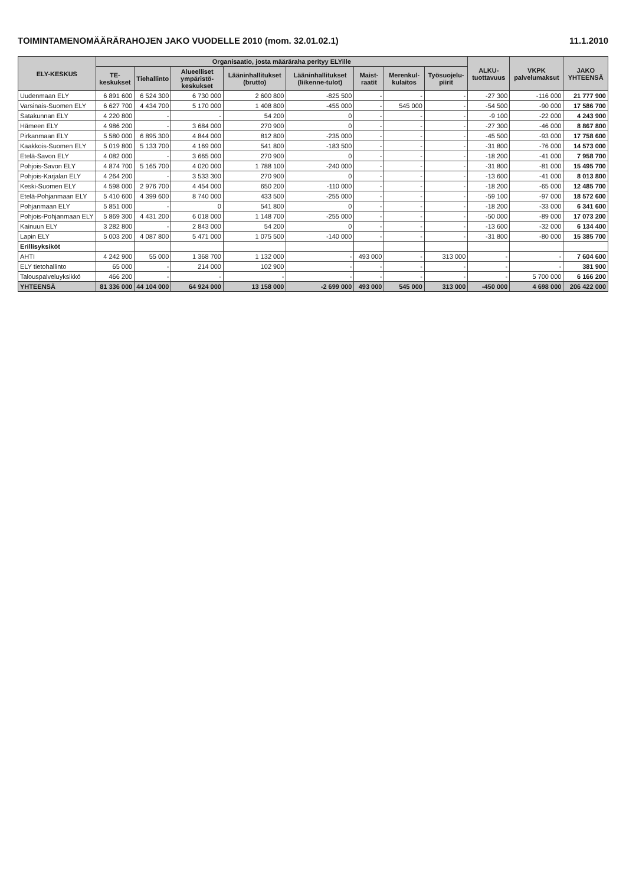TOIMINTAMENOMÄÄRÄRAHOJEN JAKO VUODELLE 2010 (mom. 32.01.02.1) 11.1.2010
| ELY-KESKUS | Organisaatio, josta määräraha perityy ELYille | | | | | | | | ALKU-tuottavuus | VKPK palvelumaksut | JAKO YHTEENSÄ |
| --- | --- | --- | --- | --- | --- | --- | --- | --- | --- | --- | --- |
| | TE-keskukset | Tiehallinto | Alueelliset ympäristö-keskukset | Lääninhallitukset (brutto) | Lääninhallitukset (liikenne-tulot) | Maist-raatit | Merenkul-kulaitos | Työsuojelu-piirit | | | |
| Uudenmaan ELY | 6 891 600 | 6 524 300 | 6 730 000 | 2 600 800 | -825 500 | - | - | - | -27 300 | -116 000 | 21 777 900 |
| Varsinais-Suomen ELY | 6 627 700 | 4 434 700 | 5 170 000 | 1 408 800 | -455 000 | - | 545 000 | - | -54 500 | -90 000 | 17 586 700 |
| Satakunnan ELY | 4 220 800 | - | - | 54 200 | 0 | - | - | - | -9 100 | -22 000 | 4 243 900 |
| Hämeen ELY | 4 986 200 | - | 3 684 000 | 270 900 | 0 | - | - | - | -27 300 | -46 000 | 8 867 800 |
| Pirkanmaan ELY | 5 580 000 | 6 895 300 | 4 844 000 | 812 800 | -235 000 | - | - | - | -45 500 | -93 000 | 17 758 600 |
| Kaakkois-Suomen ELY | 5 019 800 | 5 133 700 | 4 169 000 | 541 800 | -183 500 | - | - | - | -31 800 | -76 000 | 14 573 000 |
| Etelä-Savon ELY | 4 082 000 | - | 3 665 000 | 270 900 | 0 | - | - | - | -18 200 | -41 000 | 7 958 700 |
| Pohjois-Savon ELY | 4 874 700 | 5 165 700 | 4 020 000 | 1 788 100 | -240 000 | - | - | - | -31 800 | -81 000 | 15 495 700 |
| Pohjois-Karjalan ELY | 4 264 200 | - | 3 533 300 | 270 900 | 0 | - | - | - | -13 600 | -41 000 | 8 013 800 |
| Keski-Suomen ELY | 4 598 000 | 2 976 700 | 4 454 000 | 650 200 | -110 000 | - | - | - | -18 200 | -65 000 | 12 485 700 |
| Etelä-Pohjanmaan ELY | 5 410 600 | 4 399 600 | 8 740 000 | 433 500 | -255 000 | - | - | - | -59 100 | -97 000 | 18 572 600 |
| Pohjanmaan ELY | 5 851 000 | - | 0 | 541 800 | 0 | - | - | - | -18 200 | -33 000 | 6 341 600 |
| Pohjois-Pohjanmaan ELY | 5 869 300 | 4 431 200 | 6 018 000 | 1 148 700 | -255 000 | - | - | - | -50 000 | -89 000 | 17 073 200 |
| Kainuun ELY | 3 282 800 | - | 2 843 000 | 54 200 | 0 | - | - | - | -13 600 | -32 000 | 6 134 400 |
| Lapin ELY | 5 003 200 | 4 087 800 | 5 471 000 | 1 075 500 | -140 000 | - | - | - | -31 800 | -80 000 | 15 385 700 |
| Erillisyksiköt | | | | | | | | | | | |
| AHTI | 4 242 900 | 55 000 | 1 368 700 | 1 132 000 | - | 493 000 | - | 313 000 | - | - | 7 604 600 |
| ELY tietohallinto | 65 000 | - | 214 000 | 102 900 | - | - | - | - | - | - | 381 900 |
| Talouspalveluyksikkö | 466 200 | - | - | - | - | - | - | - | - | 5 700 000 | 6 166 200 |
| YHTEENSÄ | 81 336 000 | 44 104 000 | 64 924 000 | 13 158 000 | -2 699 000 | 493 000 | 545 000 | 313 000 | -450 000 | 4 698 000 | 206 422 000 |